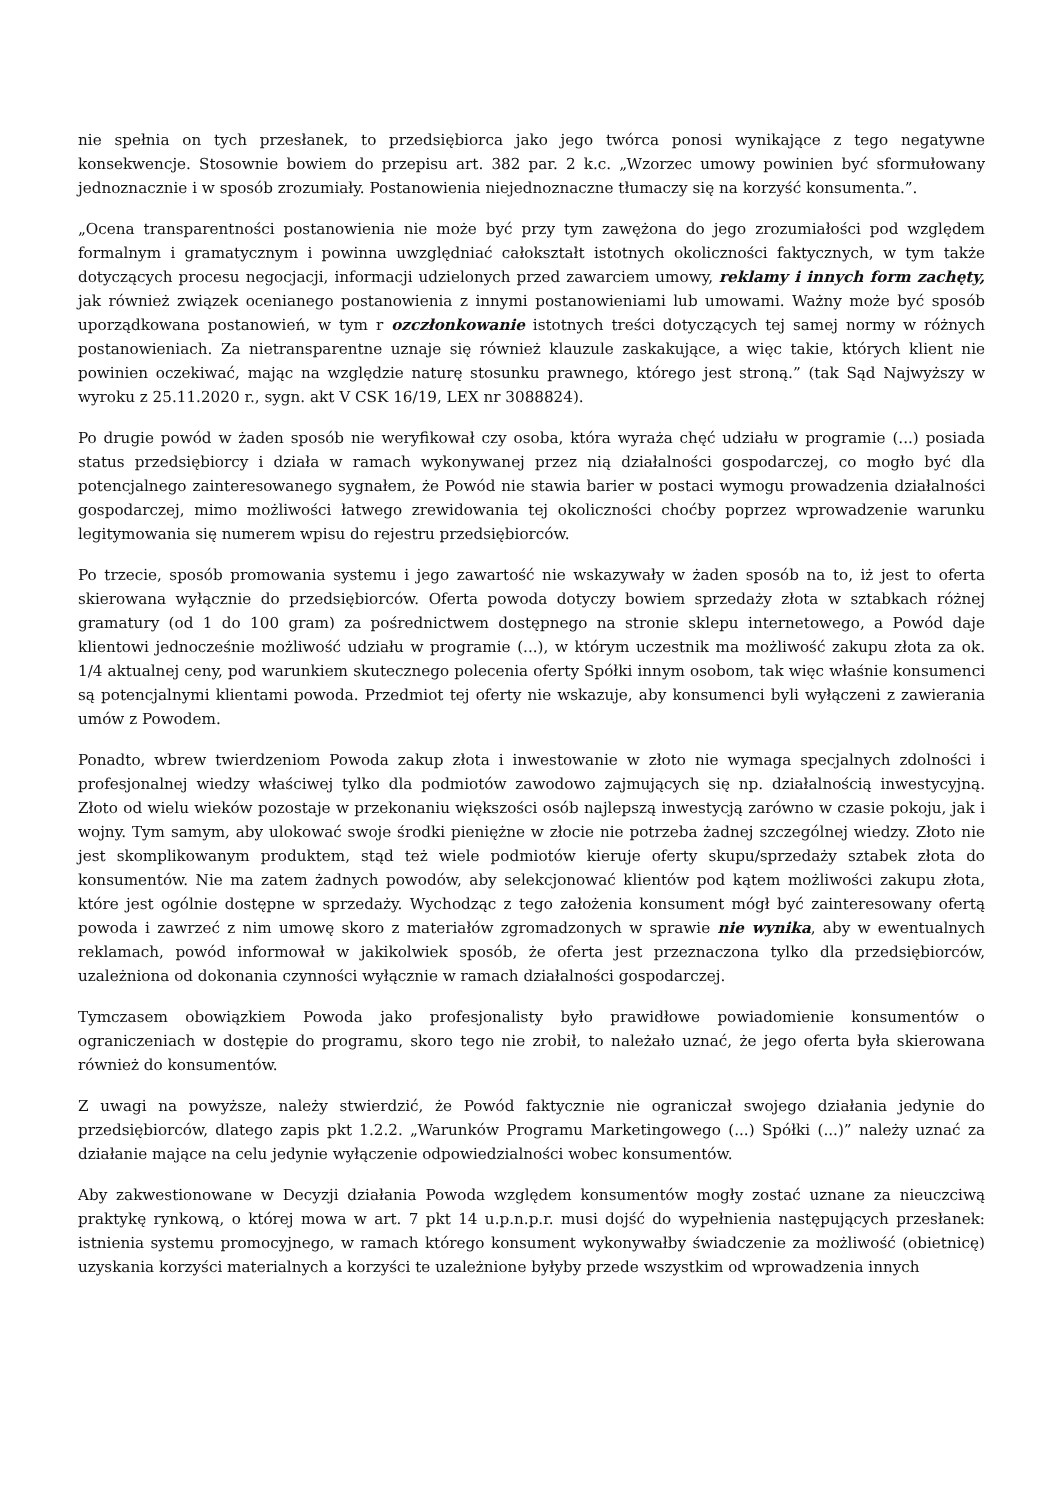nie spełnia on tych przesłanek, to przedsiębiorca jako jego twórca ponosi wynikające z tego negatywne konsekwencje. Stosownie bowiem do przepisu art. 382 par. 2 k.c. „Wzorzec umowy powinien być sformułowany jednoznacznie i w sposób zrozumiały. Postanowienia niejednoznaczne tłumaczy się na korzyść konsumenta.”.
„Ocena transparentności postanowienia nie może być przy tym zawężona do jego zrozumiałości pod względem formalnym i gramatycznym i powinna uwzględniać całokształt istotnych okoliczności faktycznych, w tym także dotyczących procesu negocjacji, informacji udzielonych przed zawarciem umowy, reklamy i innych form zachęty, jak również związek ocenianego postanowienia z innymi postanowieniami lub umowami. Ważny może być sposób uporządkowana postanowień, w tym r ozczłonkowanie istotnych treści dotyczących tej samej normy w różnych postanowieniach. Za nietransparentne uznaje się również klauzule zaskakujące, a więc takie, których klient nie powinien oczekiwać, mając na względzie naturę stosunku prawnego, którego jest stroną.” (tak Sąd Najwyższy w wyroku z 25.11.2020 r., sygn. akt V CSK 16/19, LEX nr 3088824).
Po drugie powód w żaden sposób nie weryfikował czy osoba, która wyraża chęć udziału w programie (...) posiada status przedsiębiorcy i działa w ramach wykonywanej przez nią działalności gospodarczej, co mogło być dla potencjalnego zainteresowanego sygnałem, że Powód nie stawia barier w postaci wymogu prowadzenia działalności gospodarczej, mimo możliwości łatwego zrewidowania tej okoliczności choćby poprzez wprowadzenie warunku legitymowania się numerem wpisu do rejestru przedsiębiorców.
Po trzecie, sposób promowania systemu i jego zawartość nie wskazywały w żaden sposób na to, iż jest to oferta skierowana wyłącznie do przedsiębiorców. Oferta powoda dotyczy bowiem sprzedaży złota w sztabkach różnej gramatury (od 1 do 100 gram) za pośrednictwem dostępnego na stronie sklepu internetowego, a Powód daje klientowi jednocześnie możliwość udziału w programie (...), w którym uczestnik ma możliwość zakupu złota za ok. 1/4 aktualnej ceny, pod warunkiem skutecznego polecenia oferty Spółki innym osobom, tak więc właśnie konsumenci są potencjalnymi klientami powoda. Przedmiot tej oferty nie wskazuje, aby konsumenci byli wyłączeni z zawierania umów z Powodem.
Ponadto, wbrew twierdzeniom Powoda zakup złota i inwestowanie w złoto nie wymaga specjalnych zdolności i profesjonalnej wiedzy właściwej tylko dla podmiotów zawodowo zajmujących się np. działalnością inwestycyjną. Złoto od wielu wieków pozostaje w przekonaniu większości osób najlepszą inwestycją zarówno w czasie pokoju, jak i wojny. Tym samym, aby ulokować swoje środki pieniężne w złocie nie potrzeba żadnej szczególnej wiedzy. Złoto nie jest skomplikowanym produktem, stąd też wiele podmiotów kieruje oferty skupu/sprzedaży sztabek złota do konsumentów. Nie ma zatem żadnych powodów, aby selekcjonować klientów pod kątem możliwości zakupu złota, które jest ogólnie dostępne w sprzedaży. Wychodząc z tego założenia konsument mógł być zainteresowany ofertą powoda i zawrzeć z nim umowę skoro z materiałów zgromadzonych w sprawie nie wynika, aby w ewentualnych reklamach, powód informował w jakikolwiek sposób, że oferta jest przeznaczona tylko dla przedsiębiorców, uzależniona od dokonania czynności wyłącznie w ramach działalności gospodarczej.
Tymczasem obowiązkiem Powoda jako profesjonalisty było prawidłowe powiadomienie konsumentów o ograniczeniach w dostępie do programu, skoro tego nie zrobił, to należało uznać, że jego oferta była skierowana również do konsumentów.
Z uwagi na powyższe, należy stwierdzić, że Powód faktycznie nie ograniczał swojego działania jedynie do przedsiębiorców, dlatego zapis pkt 1.2.2. „Warunków Programu Marketingowego (...) Spółki (...)” należy uznać za działanie mające na celu jedynie wyłączenie odpowiedzialności wobec konsumentów.
Aby zakwestionowane w Decyzji działania Powoda względem konsumentów mogły zostać uznane za nieuczciwą praktykę rynkową, o której mowa w art. 7 pkt 14 u.p.n.p.r. musi dojść do wypełnienia następujących przesłanek: istnienia systemu promocyjnego, w ramach którego konsument wykonywałby świadczenie za możliwość (obietnicę) uzyskania korzyści materialnych a korzyści te uzależnione byłyby przede wszystkim od wprowadzenia innych